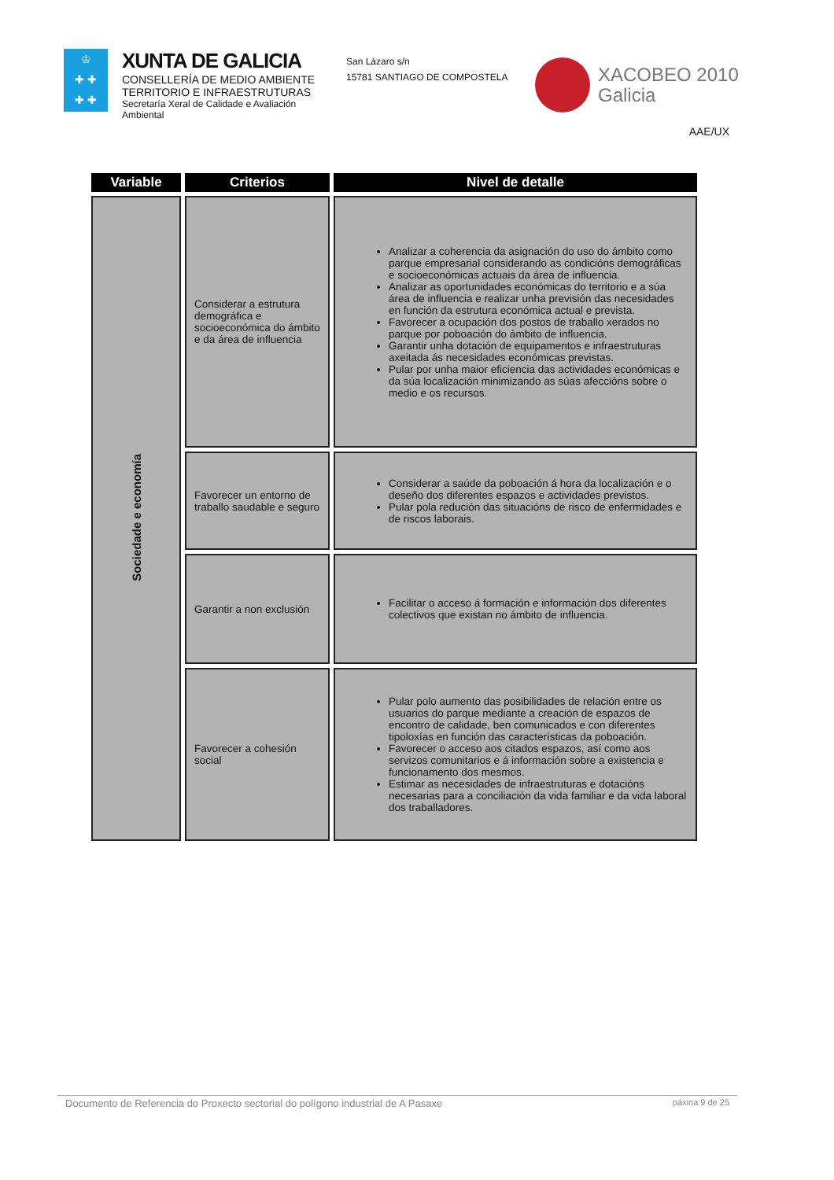♔
✚ ✚
✚ ✚
XUNTA DE GALICIA
CONSELLERÍA DE MEDIO AMBIENTE
TERRITORIO E INFRAESTRUTURAS
Secretaría Xeral de Calidade e Avaliación Ambiental
San Lázaro s/n
15781 SANTIAGO DE COMPOSTELA
XACOBEO 2010
Galicia
AAE/UX
| Variable | Criterios | Nivel de detalle |
| --- | --- | --- |
| Sociedade e economía | Considerar a estrutura demográfica e socioeconómica do ámbito e da área de influencia | Analizar a coherencia da asignación do uso do ámbito como parque empresarial considerando as condicións demográficas e socioeconómicas actuais da área de influencia. Analizar as oportunidades económicas do territorio e a súa área de influencia e realizar unha previsión das necesidades en función da estrutura económica actual e prevista. Favorecer a ocupación dos postos de traballo xerados no parque por poboación do ámbito de influencia. Garantir unha dotación de equipamentos e infraestruturas axeitada ás necesidades económicas previstas. Pular por unha maior eficiencia das actividades económicas e da súa localización minimizando as súas afeccións sobre o medio e os recursos. |
| | Favorecer un entorno de traballo saudable e seguro | Considerar a saúde da poboación á hora da localización e o deseño dos diferentes espazos e actividades previstos. Pular pola redución das situacións de risco de enfermidades e de riscos laborais. |
| | Garantir a non exclusión | Facilitar o acceso á formación e información dos diferentes colectivos que existan no ámbito de influencia. |
| | Favorecer a cohesión social | Pular polo aumento das posibilidades de relación entre os usuarios do parque mediante a creación de espazos de encontro de calidade, ben comunicados e con diferentes tipoloxías en función das características da poboación. Favorecer o acceso aos citados espazos, así como aos servizos comunitarios e á información sobre a existencia e funcionamento dos mesmos. Estimar as necesidades de infraestruturas e dotacións necesarias para a conciliación da vida familiar e da vida laboral dos traballadores. |
Documento de Referencia do Proxecto sectorial do polígono industrial de A Pasaxe páxina 9 de 25